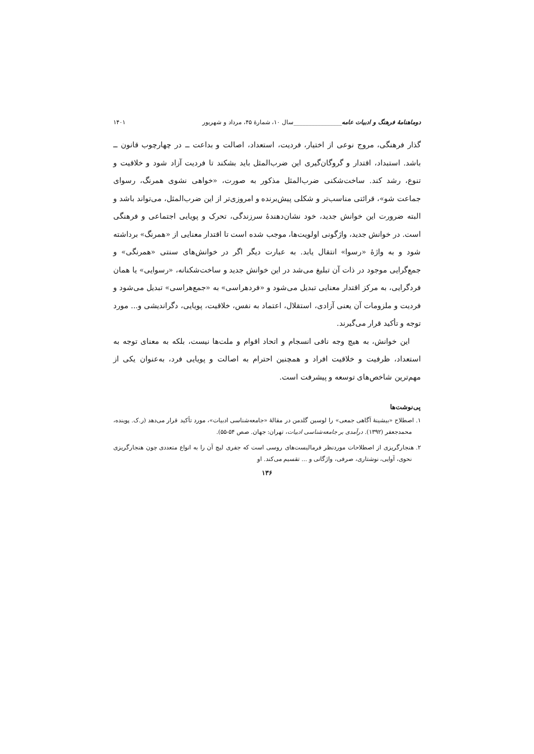دوماهنامهٔ فرهنگ و ادبیات عامه________________سال ۱۰، شمارهٔ ۴۵، مرداد و شهریور ۱۴۰۱
گذار فرهنگی، مروج نوعی از اختیار، فردیت، استعداد، اصالت و بداعت ــ در چهارچوب قانون ــ باشد. استبداد، اقتدار و گروگان‌گیری این ضرب‌المثل باید بشکند تا فردیت آزاد شود و خلاقیت و تنوع، رشد کند. ساخت‌شکنی ضرب‌المثل مذکور به صورت، «خواهی نشوی همرنگ، رسوای جماعت شو»، قرائتی مناسب‌تر و شکلی پیش‌برنده و امروزی‌تر از این ضرب‌المثل، می‌تواند باشد و البته ضرورت این خوانش جدید، خود نشان‌دهندهٔ سرزندگی، تحرک و پویایی اجتماعی و فرهنگی است. در خوانش جدید، واژگونی اولویت‌ها، موجب شده است تا اقتدار معنایی از «همرنگ» برداشته شود و به واژهٔ «رسوا» انتقال یابد. به عبارت دیگر اگر در خوانش‌های سنتی «همرنگی» و جمع‌گرایی موجود در ذات آن تبلیغ می‌شد در این خوانش جدید و ساخت‌شکنانه، «رسوایی» یا همان فردگرایی، به مرکز اقتدار معنایی تبدیل می‌شود و «فردهراسی» به «جمع‌هراسی» تبدیل می‌شود و فردیت و ملزومات آن یعنی آزادی، استقلال، اعتماد به نفس، خلاقیت، پویایی، دگراندیشی و... مورد توجه و تأکید قرار می‌گیرند.
این خوانش، به هیچ وجه نافی انسجام و اتحاد اقوام و ملت‌ها نیست، بلکه به معنای توجه به استعداد، ظرفیت و خلاقیت افراد و همچنین احترام به اصالت و پویایی فرد، به‌عنوان یکی از مهم‌ترین شاخص‌های توسعه و پیشرفت است.
پی‌نوشت‌ها
۱. اصطلاح «بیشینهٔ آگاهی جمعی» را لوسین گلدمن در مقالهٔ «جامعه‌شناسی ادبیات»، مورد تأکید قرار می‌دهد (ر.ک. پوینده، محمدجعفر (۱۳۹۲). درآمدی بر جامعه‌شناسی ادبیات، تهران: جهان. صص ۵۴-۵۵).
۲. هنجارگریزی از اصطلاحات موردنظر فرمالیست‌های روسی است که جفری لیچ آن را به انواع متعددی چون هنجارگریزی نحوی، آوایی، نوشتاری، صرفی، واژگانی و ... تقسیم می‌کند. او
۱۳۶